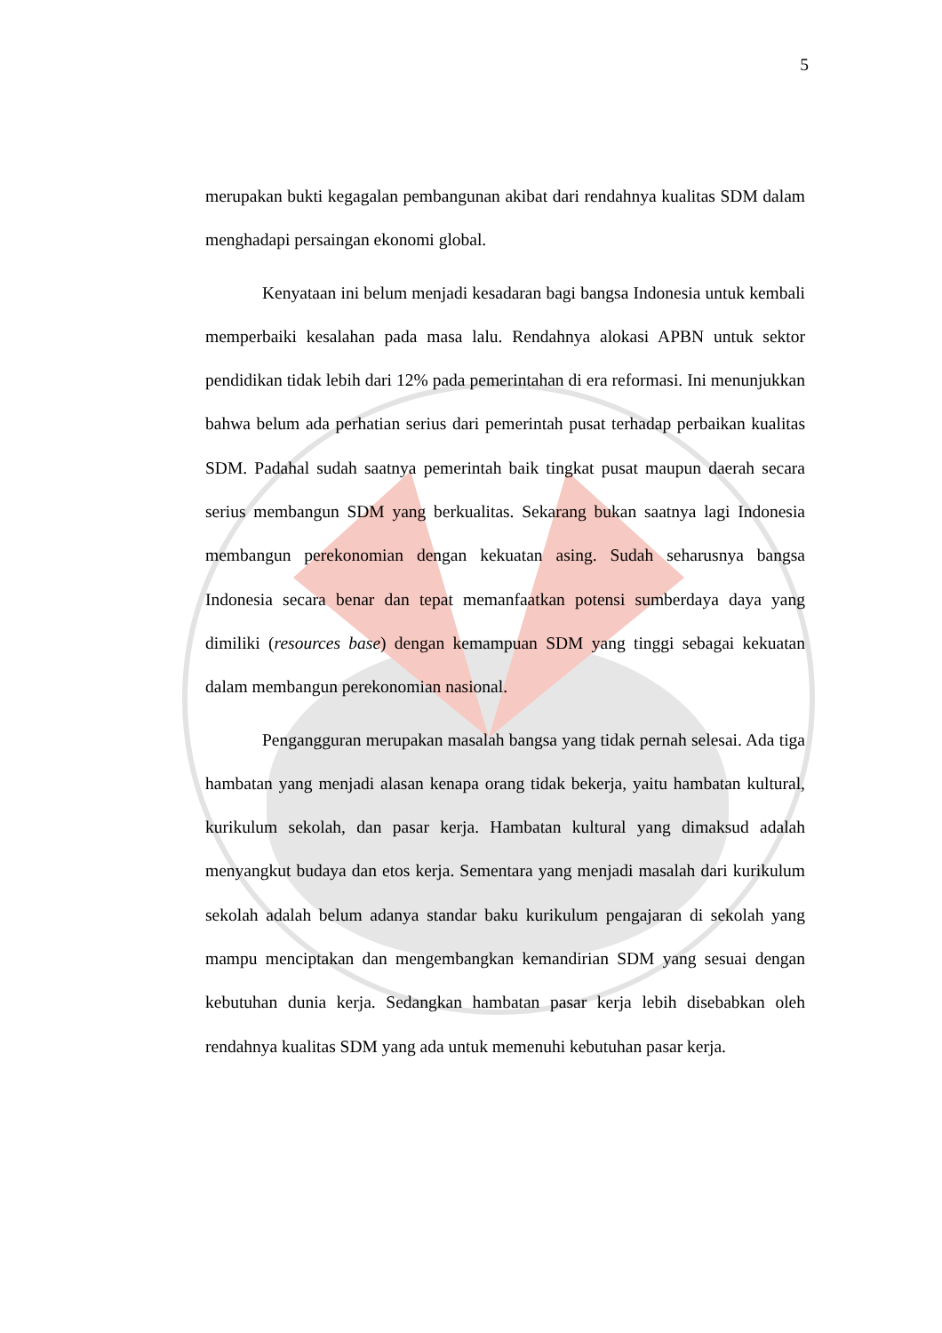5
merupakan bukti kegagalan pembangunan akibat dari rendahnya kualitas SDM dalam menghadapi persaingan ekonomi global.
Kenyataan ini belum menjadi kesadaran bagi bangsa Indonesia untuk kembali memperbaiki kesalahan pada masa lalu. Rendahnya alokasi APBN untuk sektor pendidikan tidak lebih dari 12% pada pemerintahan di era reformasi. Ini menunjukkan bahwa belum ada perhatian serius dari pemerintah pusat terhadap perbaikan kualitas SDM. Padahal sudah saatnya pemerintah baik tingkat pusat maupun daerah secara serius membangun SDM yang berkualitas. Sekarang bukan saatnya lagi Indonesia membangun perekonomian dengan kekuatan asing. Sudah seharusnya bangsa Indonesia secara benar dan tepat memanfaatkan potensi sumberdaya daya yang dimiliki (resources base) dengan kemampuan SDM yang tinggi sebagai kekuatan dalam membangun perekonomian nasional.
Pengangguran merupakan masalah bangsa yang tidak pernah selesai. Ada tiga hambatan yang menjadi alasan kenapa orang tidak bekerja, yaitu hambatan kultural, kurikulum sekolah, dan pasar kerja. Hambatan kultural yang dimaksud adalah menyangkut budaya dan etos kerja. Sementara yang menjadi masalah dari kurikulum sekolah adalah belum adanya standar baku kurikulum pengajaran di sekolah yang mampu menciptakan dan mengembangkan kemandirian SDM yang sesuai dengan kebutuhan dunia kerja. Sedangkan hambatan pasar kerja lebih disebabkan oleh rendahnya kualitas SDM yang ada untuk memenuhi kebutuhan pasar kerja.